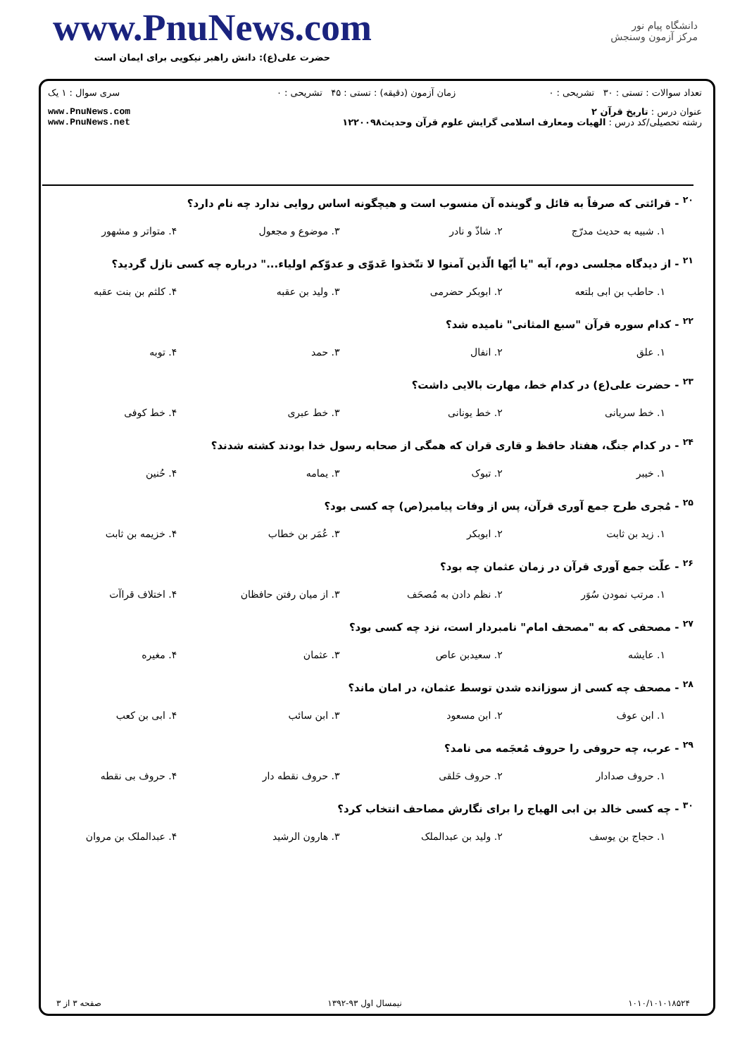www.PnuNews.com
حضرت علی(ع): دانش راهبر نیکویی برای ایمان است
دانشگاه پیام نور
مرکز آزمون وسنجش
| تعداد سوالات : تستی : ۳۰ تشریحی : ۰ | زمان آزمون (دقیقه) : تستی : ۴۵ تشریحی : ۰ | سری سوال : ۱ یک |
| عنوان درس : تاریخ قرآن ۲ رشته تحصیلی/کد درس : الهیات ومعارف اسلامی گرایش علوم قرآن وحدیث۱۲۲۰۰۹۸ | | www.PnuNews.com www.PnuNews.net |
<sup>۲۰</sup> - قرائتی که صرفاً به قائل و گوینده آن منسوب است و هیچگونه اساس روایی ندارد چه نام دارد؟
۱. شبیه به حدیث مدرّج ۲. شاذّ و نادر ۳. موضوع و مجعول ۴. متواتر و مشهور
<sup>۲۱</sup> - از دیدگاه مجلسی دوم، آیه "یا أیّها الّذین آمنوا لا تتّخذوا عَدوّی و عدوّکم اولیاء..." درباره چه کسی نازل گردید؟
۱. حاطب بن ابی بلتعه ۲. ابوبکر حضرمی ۳. ولید بن عقبه ۴. کلثم بن بنت عقبه
<sup>۲۲</sup> - کدام سوره قرآن "سبع المثانی" نامیده شد؟
۱. علق ۲. انفال ۳. حمد ۴. توبه
<sup>۲۳</sup> - حضرت علی(ع) در کدام خط، مهارت بالایی داشت؟
۱. خط سریانی ۲. خط یونانی ۳. خط عبری ۴. خط کوفی
<sup>۲۴</sup> - در کدام جنگ، هفتاد حافظ و قاری قران که همگی از صحابه رسول خدا بودند کشته شدند؟
۱. خیبر ۲. تبوک ۳. یمامه ۴. حُنین
<sup>۲۵</sup> - مُجری طرح جمع آوری قرآن، پس از وفات پیامبر(ص) چه کسی بود؟
۱. زید بن ثابت ۲. ابوبکر ۳. عُمَر بن خطاب ۴. خزیمه بن ثابت
<sup>۲۶</sup> - علّت جمع آوری قرآن در زمان عثمان چه بود؟
۱. مرتب نمودن سُوَر ۲. نظم دادن به مُصحَف ۳. از میان رفتن حافظان ۴. اختلاف قراآت
<sup>۲۷</sup> - مصحفی که به "مصحف امام" نامبردار است، نزد چه کسی بود؟
۱. عایشه ۲. سعیدبن عاص ۳. عثمان ۴. مغیره
<sup>۲۸</sup> - مصحف چه کسی از سوزانده شدن توسط عثمان، در امان ماند؟
۱. ابن عوف ۲. ابن مسعود ۳. ابن سائب ۴. ابی بن کعب
<sup>۲۹</sup> - عرب، چه حروفی را حروف مُعجَمه می نامد؟
۱. حروف صدادار ۲. حروف حَلقی ۳. حروف نقطه دار ۴. حروف بی نقطه
<sup>۳۰</sup> - چه کسی خالد بن ابی الهیاج را برای نگارش مصاحف انتخاب کرد؟
۱. حجاج بن یوسف ۲. ولید بن عبدالملک ۳. هارون الرشید ۴. عبدالملک بن مروان
۱۰۱۰/۱۰۱۰۱۸۵۲۴ نیمسال اول ۹۳-۱۳۹۲ صفحه ۳ از ۳